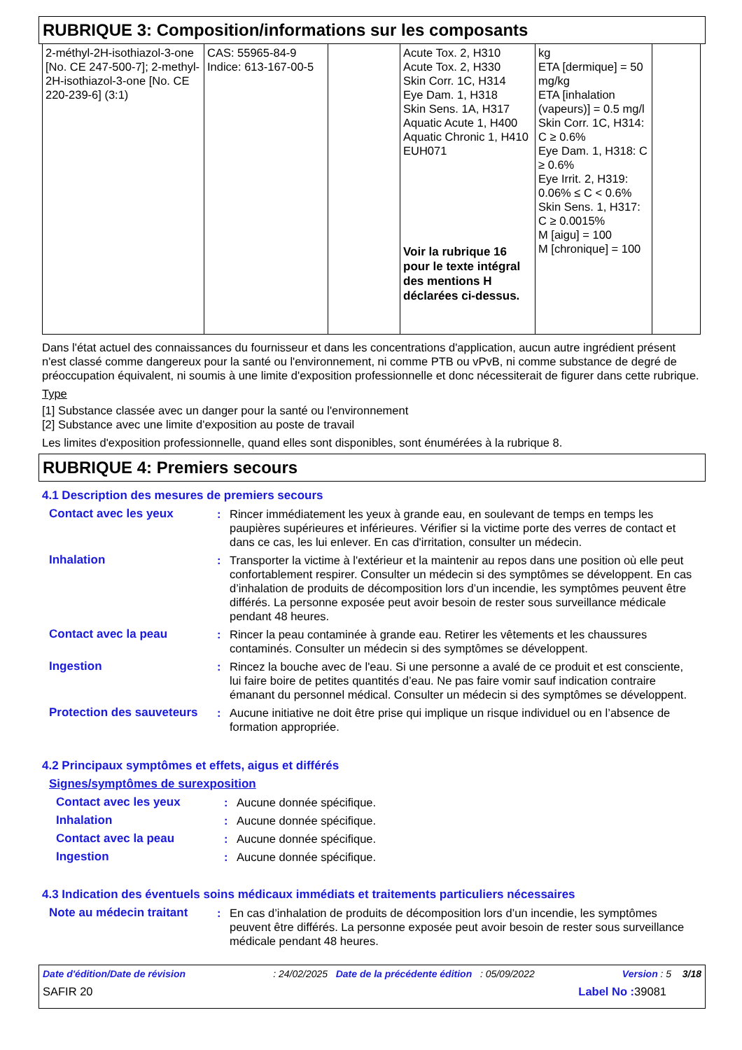RUBRIQUE 3: Composition/informations sur les composants
| 2-méthyl-2H-isothiazol-3-one [No. CE 247-500-7]; 2-methyl-2H-isothiazol-3-one [No. CE 220-239-6] (3:1) | CAS: 55965-84-9 Indice: 613-167-00-5 | | Acute Tox. 2, H310 Acute Tox. 2, H330 Skin Corr. 1C, H314 Eye Dam. 1, H318 Skin Sens. 1A, H317 Aquatic Acute 1, H400 Aquatic Chronic 1, H410 EUH071 Voir la rubrique 16 pour le texte intégral des mentions H déclarées ci-dessus. | kg ETA [dermique] = 50 mg/kg ETA [inhalation (vapeurs)] = 0.5 mg/l Skin Corr. 1C, H314: C ≥ 0.6% Eye Dam. 1, H318: C ≥ 0.6% Eye Irrit. 2, H319: 0.06% ≤ C < 0.6% Skin Sens. 1, H317: C ≥ 0.0015% M [aigu] = 100 M [chronique] = 100 | |
Dans l'état actuel des connaissances du fournisseur et dans les concentrations d'application, aucun autre ingrédient présent n'est classé comme dangereux pour la santé ou l'environnement, ni comme PTB ou vPvB, ni comme substance de degré de préoccupation équivalent, ni soumis à une limite d'exposition professionnelle et donc nécessiterait de figurer dans cette rubrique.
Type
[1] Substance classée avec un danger pour la santé ou l'environnement
[2] Substance avec une limite d'exposition au poste de travail
Les limites d'exposition professionnelle, quand elles sont disponibles, sont énumérées à la rubrique 8.
RUBRIQUE 4: Premiers secours
4.1 Description des mesures de premiers secours
| Contact avec les yeux | : | Rincer immédiatement les yeux à grande eau, en soulevant de temps en temps les paupières supérieures et inférieures. Vérifier si la victime porte des verres de contact et dans ce cas, les lui enlever. En cas d'irritation, consulter un médecin. |
| Inhalation | : | Transporter la victime à l'extérieur et la maintenir au repos dans une position où elle peut confortablement respirer. Consulter un médecin si des symptômes se développent. En cas d’inhalation de produits de décomposition lors d’un incendie, les symptômes peuvent être différés. La personne exposée peut avoir besoin de rester sous surveillance médicale pendant 48 heures. |
| Contact avec la peau | : | Rincer la peau contaminée à grande eau. Retirer les vêtements et les chaussures contaminés. Consulter un médecin si des symptômes se développent. |
| Ingestion | : | Rincez la bouche avec de l'eau. Si une personne a avalé de ce produit et est consciente, lui faire boire de petites quantités d’eau. Ne pas faire vomir sauf indication contraire émanant du personnel médical. Consulter un médecin si des symptômes se développent. |
| Protection des sauveteurs | : | Aucune initiative ne doit être prise qui implique un risque individuel ou en l’absence de formation appropriée. |
4.2 Principaux symptômes et effets, aigus et différés
Signes/symptômes de surexposition
| Contact avec les yeux | : | Aucune donnée spécifique. |
| Inhalation | : | Aucune donnée spécifique. |
| Contact avec la peau | : | Aucune donnée spécifique. |
| Ingestion | : | Aucune donnée spécifique. |
4.3 Indication des éventuels soins médicaux immédiats et traitements particuliers nécessaires
| Note au médecin traitant | : | En cas d’inhalation de produits de décomposition lors d’un incendie, les symptômes peuvent être différés. La personne exposée peut avoir besoin de rester sous surveillance médicale pendant 48 heures. |
Date d'édition/Date de révision: 24/02/2025 Date de la précédente édition : 05/09/2022 Version : 5 3/18
SAFIR 20 Label No : 39081